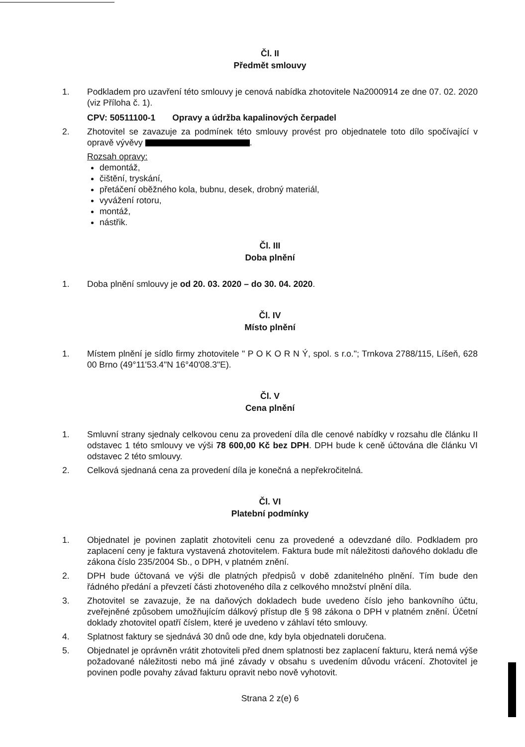Čl. II
Předmět smlouvy
1. Podkladem pro uzavření této smlouvy je cenová nabídka zhotovitele Na2000914 ze dne 07. 02. 2020 (viz Příloha č. 1).
CPV: 50511100-1 Opravy a údržba kapalinových čerpadel
2. Zhotovitel se zavazuje za podmínek této smlouvy provést pro objednatele toto dílo spočívající v opravě vývěvy .
Rozsah opravy:
demontáž,
čištění, tryskání,
přetáčení oběžného kola, bubnu, desek, drobný materiál,
vyvážení rotoru,
montáž,
nástřik.
Čl. III
Doba plnění
1. Doba plnění smlouvy je od 20. 03. 2020 – do 30. 04. 2020.
Čl. IV
Místo plnění
1. Místem plnění je sídlo firmy zhotovitele " P O K O R N Ý, spol. s r.o."; Trnkova 2788/115, Líšeň, 628 00 Brno (49°11'53.4"N 16°40'08.3"E).
Čl. V
Cena plnění
1. Smluvní strany sjednaly celkovou cenu za provedení díla dle cenové nabídky v rozsahu dle článku II odstavec 1 této smlouvy ve výši 78 600,00 Kč bez DPH. DPH bude k ceně účtována dle článku VI odstavec 2 této smlouvy.
2. Celková sjednaná cena za provedení díla je konečná a nepřekročitelná.
Čl. VI
Platební podmínky
1. Objednatel je povinen zaplatit zhotoviteli cenu za provedené a odevzdané dílo. Podkladem pro zaplacení ceny je faktura vystavená zhotovitelem. Faktura bude mít náležitosti daňového dokladu dle zákona číslo 235/2004 Sb., o DPH, v platném znění.
2. DPH bude účtovaná ve výši dle platných předpisů v době zdanitelného plnění. Tím bude den řádného předání a převzetí části zhotoveného díla z celkového množství plnění díla.
3. Zhotovitel se zavazuje, že na daňových dokladech bude uvedeno číslo jeho bankovního účtu, zveřejněné způsobem umožňujícím dálkový přístup dle § 98 zákona o DPH v platném znění. Účetní doklady zhotovitel opatří číslem, které je uvedeno v záhlaví této smlouvy.
4. Splatnost faktury se sjednává 30 dnů ode dne, kdy byla objednateli doručena.
5. Objednatel je oprávněn vrátit zhotoviteli před dnem splatnosti bez zaplacení fakturu, která nemá výše požadované náležitosti nebo má jiné závady v obsahu s uvedením důvodu vrácení. Zhotovitel je povinen podle povahy závad fakturu opravit nebo nově vyhotovit.
Strana 2 z(e) 6